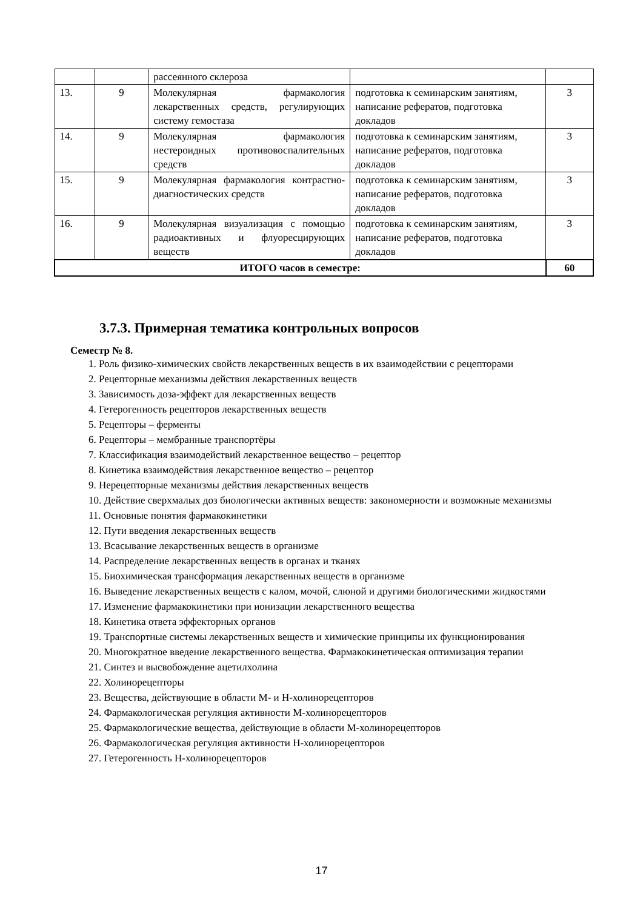| | | рассеянного склероза | | |
| 13. | 9 | Молекулярная фармакология лекарственных средств, регулирующих систему гемостаза | подготовка к семинарским занятиям, написание рефератов, подготовка докладов | 3 |
| 14. | 9 | Молекулярная фармакология нестероидных противовоспалительных средств | подготовка к семинарским занятиям, написание рефератов, подготовка докладов | 3 |
| 15. | 9 | Молекулярная фармакология контрастно-диагностических средств | подготовка к семинарским занятиям, написание рефератов, подготовка докладов | 3 |
| 16. | 9 | Молекулярная визуализация с помощью радиоактивных и флуоресцирующих веществ | подготовка к семинарским занятиям, написание рефератов, подготовка докладов | 3 |
| ИТОГО часов в семестре: | | | | 60 |
3.7.3. Примерная тематика контрольных вопросов
Семестр № 8.
1. Роль физико-химических свойств лекарственных веществ в их взаимодействии с рецепторами
2. Рецепторные механизмы действия лекарственных веществ
3. Зависимость доза-эффект для лекарственных веществ
4. Гетерогенность рецепторов лекарственных веществ
5. Рецепторы – ферменты
6. Рецепторы – мембранные транспортёры
7. Классификация взаимодействий лекарственное вещество – рецептор
8. Кинетика взаимодействия лекарственное вещество – рецептор
9. Нерецепторные механизмы действия лекарственных веществ
10. Действие сверхмалых доз биологически активных веществ: закономерности и возможные механизмы
11. Основные понятия фармакокинетики
12. Пути введения лекарственных веществ
13. Всасывание лекарственных веществ в организме
14. Распределение лекарственных веществ в органах и тканях
15. Биохимическая трансформация лекарственных веществ в организме
16. Выведение лекарственных веществ с калом, мочой, слюной и другими биологическими жидкостями
17. Изменение фармакокинетики при ионизации лекарственного вещества
18. Кинетика ответа эффекторных органов
19. Транспортные системы лекарственных веществ и химические принципы их функционирования
20. Многократное введение лекарственного вещества. Фармакокинетическая оптимизация терапии
21. Синтез и высвобождение ацетилхолина
22. Холинорецепторы
23. Вещества, действующие в области М- и Н-холинорецепторов
24. Фармакологическая регуляция активности М-холинорецепторов
25. Фармакологические вещества, действующие в области М-холинорецепторов
26. Фармакологическая регуляция активности Н-холинорецепторов
27. Гетерогенность Н-холинорецепторов
17